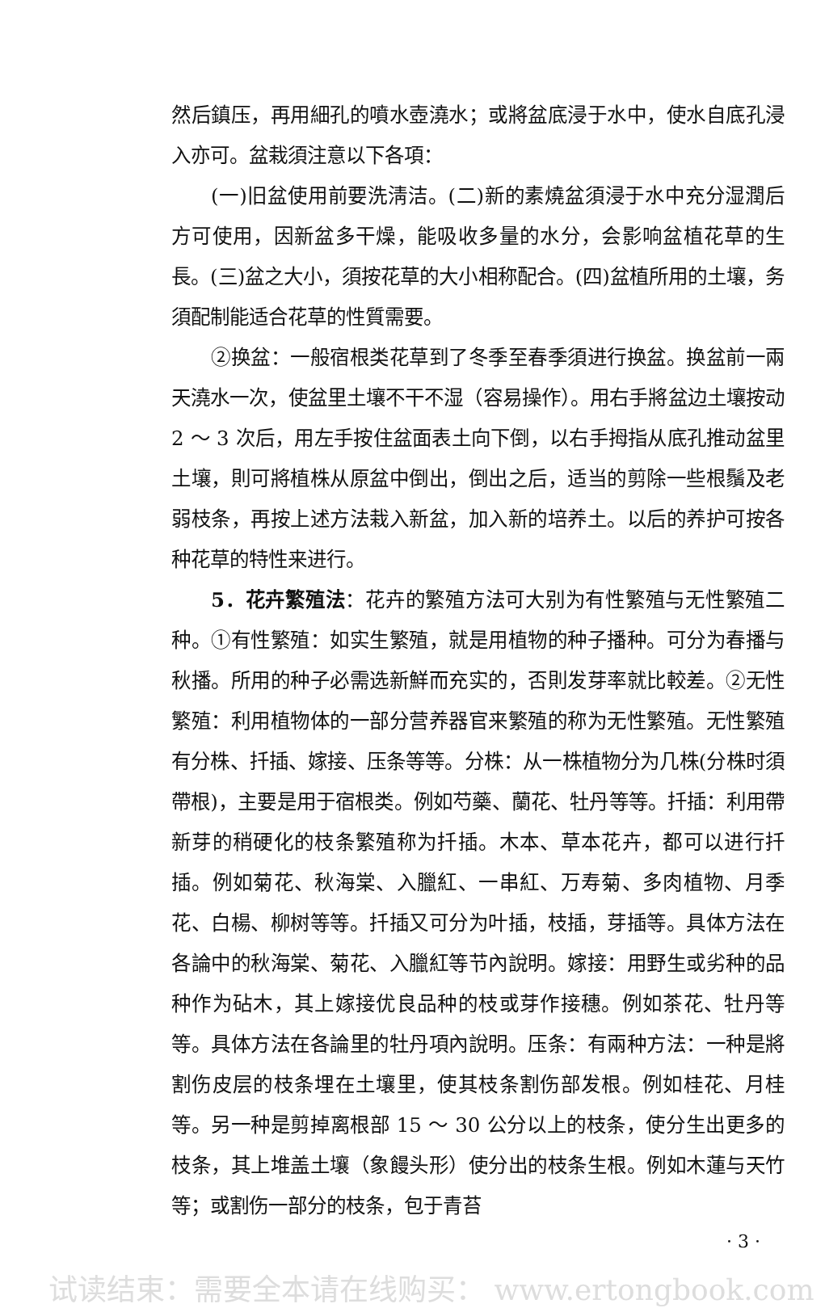然后鎮压，再用細孔的噴水壺澆水；或將盆底浸于水中，使水自底孔浸入亦可。盆栽須注意以下各項：
(一)旧盆使用前要洗淸洁。(二)新的素燒盆須浸于水中充分湿潤后方可使用，因新盆多干燥，能吸收多量的水分，会影响盆植花草的生長。(三)盆之大小，須按花草的大小相称配合。(四)盆植所用的土壤，务須配制能适合花草的性質需要。
②换盆：一般宿根类花草到了冬季至春季須进行换盆。换盆前一兩天澆水一次，使盆里土壤不干不湿（容易操作）。用右手將盆边土壤按动 2 ～ 3 次后，用左手按住盆面表土向下倒，以右手拇指从底孔推动盆里土壤，則可將植株从原盆中倒出，倒出之后，适当的剪除一些根鬚及老弱枝条，再按上述方法栽入新盆，加入新的培养土。以后的养护可按各种花草的特性来进行。
5．花卉繁殖法：花卉的繁殖方法可大别为有性繁殖与无性繁殖二种。①有性繁殖：如实生繁殖，就是用植物的种子播种。可分为春播与秋播。所用的种子必需选新鮮而充实的，否則发芽率就比較差。②无性繁殖：利用植物体的一部分营养器官来繁殖的称为无性繁殖。无性繁殖有分株、扦插、嫁接、压条等等。分株：从一株植物分为几株(分株时須帶根)，主要是用于宿根类。例如芍藥、蘭花、牡丹等等。扦插：利用帶新芽的稍硬化的枝条繁殖称为扦插。木本、草本花卉，都可以进行扦插。例如菊花、秋海棠、入臘紅、一串紅、万寿菊、多肉植物、月季花、白楊、柳树等等。扦插又可分为叶插，枝插，芽插等。具体方法在各論中的秋海棠、菊花、入臘紅等节內說明。嫁接：用野生或劣种的品种作为砧木，其上嫁接优良品种的枝或芽作接穗。例如茶花、牡丹等等。具体方法在各論里的牡丹項內說明。压条：有兩种方法：一种是將割伤皮层的枝条埋在土壤里，使其枝条割伤部发根。例如桂花、月桂等。另一种是剪掉离根部 15 ～ 30 公分以上的枝条，使分生出更多的枝条，其上堆盖土壤（象饅头形）使分出的枝条生根。例如木蓮与天竹等；或割伤一部分的枝条，包于青苔
· 3 ·
试读结束：需要全本请在线购买： www.ertongbook.com